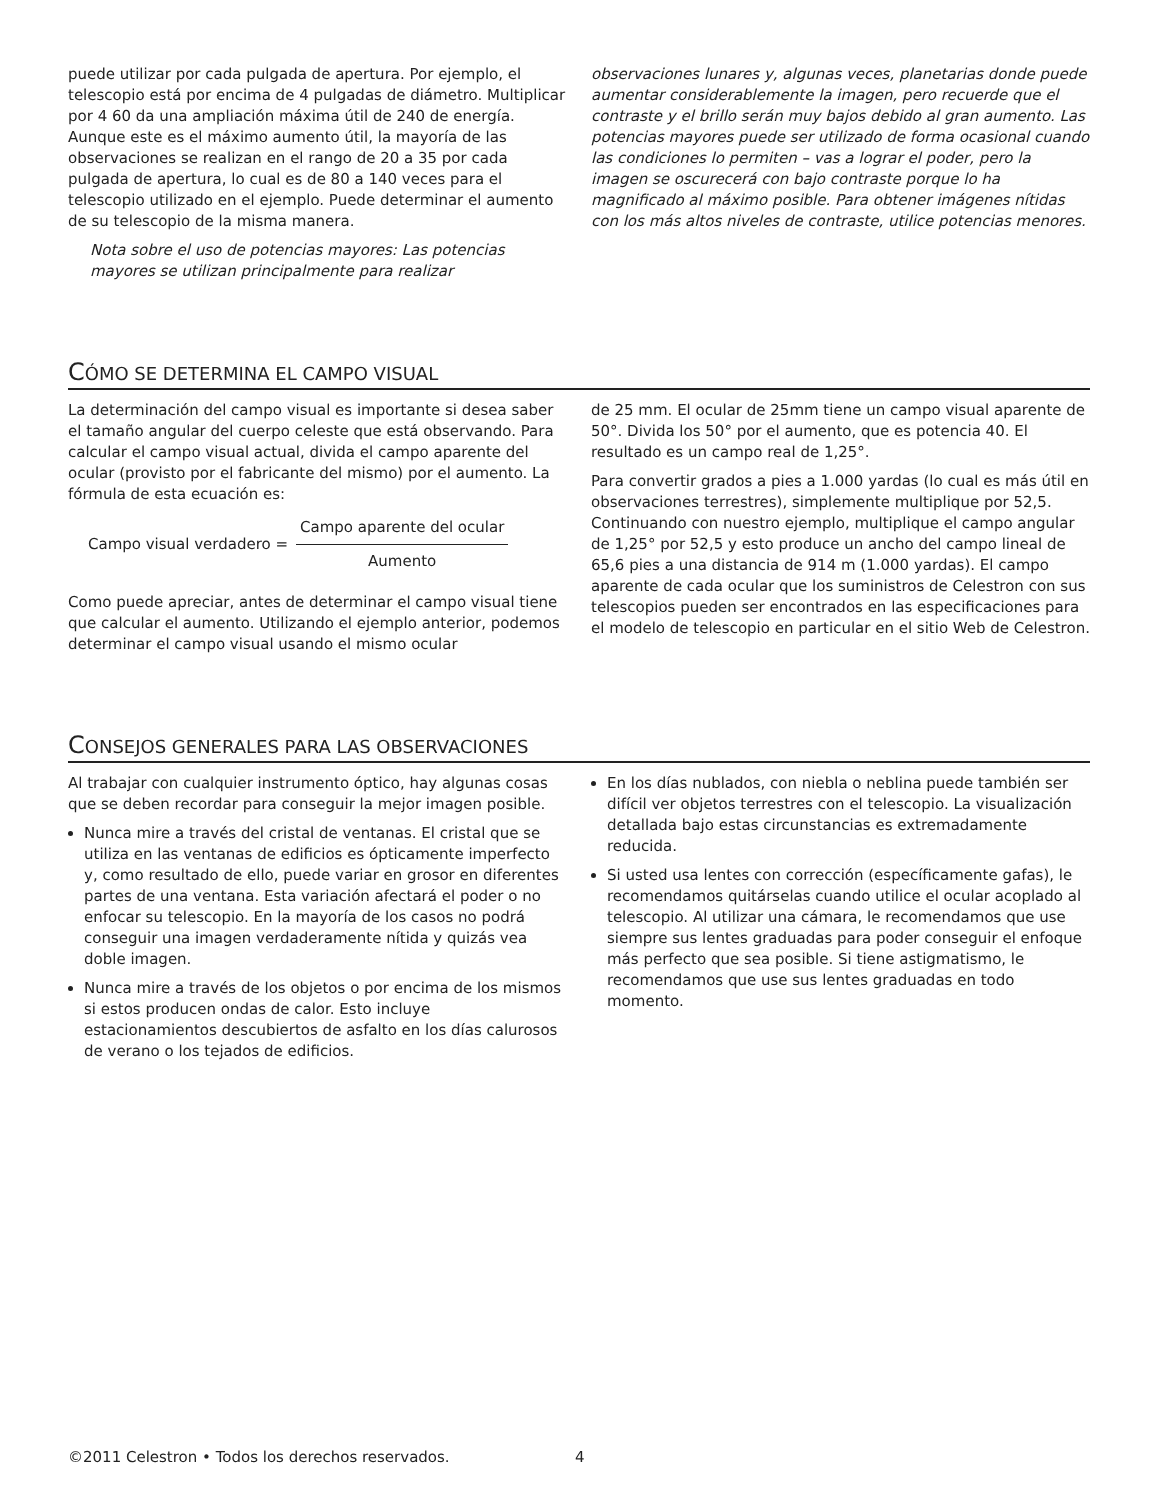puede utilizar por cada pulgada de apertura. Por ejemplo, el telescopio está por encima de 4 pulgadas de diámetro. Multiplicar por 4 60 da una ampliación máxima útil de 240 de energía. Aunque este es el máximo aumento útil, la mayoría de las observaciones se realizan en el rango de 20 a 35 por cada pulgada de apertura, lo cual es de 80 a 140 veces para el telescopio utilizado en el ejemplo. Puede determinar el aumento de su telescopio de la misma manera.
Nota sobre el uso de potencias mayores: Las potencias mayores se utilizan principalmente para realizar
observaciones lunares y, algunas veces, planetarias donde puede aumentar considerablemente la imagen, pero recuerde que el contraste y el brillo serán muy bajos debido al gran aumento. Las potencias mayores puede ser utilizado de forma ocasional cuando las condiciones lo permiten – vas a lograr el poder, pero la imagen se oscurecerá con bajo contraste porque lo ha magnificado al máximo posible. Para obtener imágenes nítidas con los más altos niveles de contraste, utilice potencias menores.
CÓMO SE DETERMINA EL CAMPO VISUAL
La determinación del campo visual es importante si desea saber el tamaño angular del cuerpo celeste que está observando. Para calcular el campo visual actual, divida el campo aparente del ocular (provisto por el fabricante del mismo) por el aumento. La fórmula de esta ecuación es:
Campo visual verdadero = Campo aparente del ocular Aumento
Como puede apreciar, antes de determinar el campo visual tiene que calcular el aumento. Utilizando el ejemplo anterior, podemos determinar el campo visual usando el mismo ocular
de 25 mm. El ocular de 25mm tiene un campo visual aparente de 50°. Divida los 50° por el aumento, que es potencia 40. El resultado es un campo real de 1,25°.
Para convertir grados a pies a 1.000 yardas (lo cual es más útil en observaciones terrestres), simplemente multiplique por 52,5. Continuando con nuestro ejemplo, multiplique el campo angular de 1,25° por 52,5 y esto produce un ancho del campo lineal de 65,6 pies a una distancia de 914 m (1.000 yardas). El campo aparente de cada ocular que los suministros de Celestron con sus telescopios pueden ser encontrados en las especificaciones para el modelo de telescopio en particular en el sitio Web de Celestron.
CONSEJOS GENERALES PARA LAS OBSERVACIONES
Al trabajar con cualquier instrumento óptico, hay algunas cosas que se deben recordar para conseguir la mejor imagen posible.
Nunca mire a través del cristal de ventanas. El cristal que se utiliza en las ventanas de edificios es ópticamente imperfecto y, como resultado de ello, puede variar en grosor en diferentes partes de una ventana. Esta variación afectará el poder o no enfocar su telescopio. En la mayoría de los casos no podrá conseguir una imagen verdaderamente nítida y quizás vea doble imagen.
Nunca mire a través de los objetos o por encima de los mismos si estos producen ondas de calor. Esto incluye estacionamientos descubiertos de asfalto en los días calurosos de verano o los tejados de edificios.
En los días nublados, con niebla o neblina puede también ser difícil ver objetos terrestres con el telescopio. La visualización detallada bajo estas circunstancias es extremadamente reducida.
Si usted usa lentes con corrección (específicamente gafas), le recomendamos quitárselas cuando utilice el ocular acoplado al telescopio. Al utilizar una cámara, le recomendamos que use siempre sus lentes graduadas para poder conseguir el enfoque más perfecto que sea posible. Si tiene astigmatismo, le recomendamos que use sus lentes graduadas en todo momento.
©2011 Celestron • Todos los derechos reservados.
4